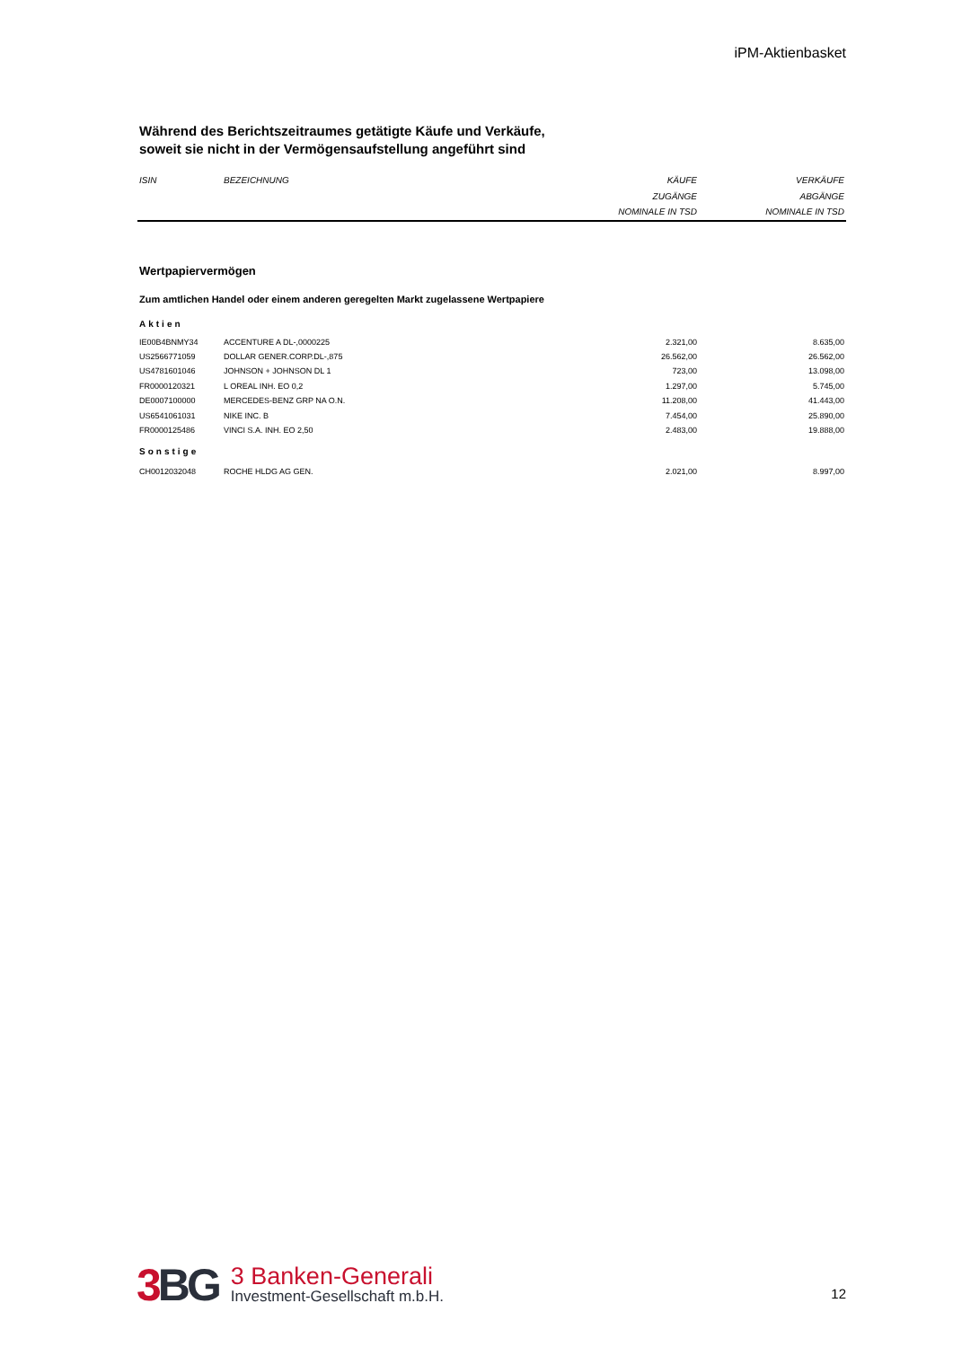iPM-Aktienbasket
Während des Berichtszeitraumes getätigte Käufe und Verkäufe,
soweit sie nicht in der Vermögensaufstellung angeführt sind
| ISIN | BEZEICHNUNG | KÄUFE ZUGÄNGE NOMINALE IN TSD | VERKÄUFE ABGÄNGE NOMINALE IN TSD |
| --- | --- | --- | --- |
Wertpapiervermögen
Zum amtlichen Handel oder einem anderen geregelten Markt zugelassene Wertpapiere
| Aktien | | | |
| IE00B4BNMY34 | ACCENTURE A DL-,0000225 | 2.321,00 | 8.635,00 |
| US2566771059 | DOLLAR GENER.CORP.DL-,875 | 26.562,00 | 26.562,00 |
| US4781601046 | JOHNSON + JOHNSON DL 1 | 723,00 | 13.098,00 |
| FR0000120321 | L OREAL INH. EO 0,2 | 1.297,00 | 5.745,00 |
| DE0007100000 | MERCEDES-BENZ GRP NA O.N. | 11.208,00 | 41.443,00 |
| US6541061031 | NIKE INC. B | 7.454,00 | 25.890,00 |
| FR0000125486 | VINCI S.A. INH. EO 2,50 | 2.483,00 | 19.888,00 |
| Sonstige | | | |
| CH0012032048 | ROCHE HLDG AG GEN. | 2.021,00 | 8.997,00 |
3 BG
3 Banken-Generali
Investment-Gesellschaft m.b.H.
12